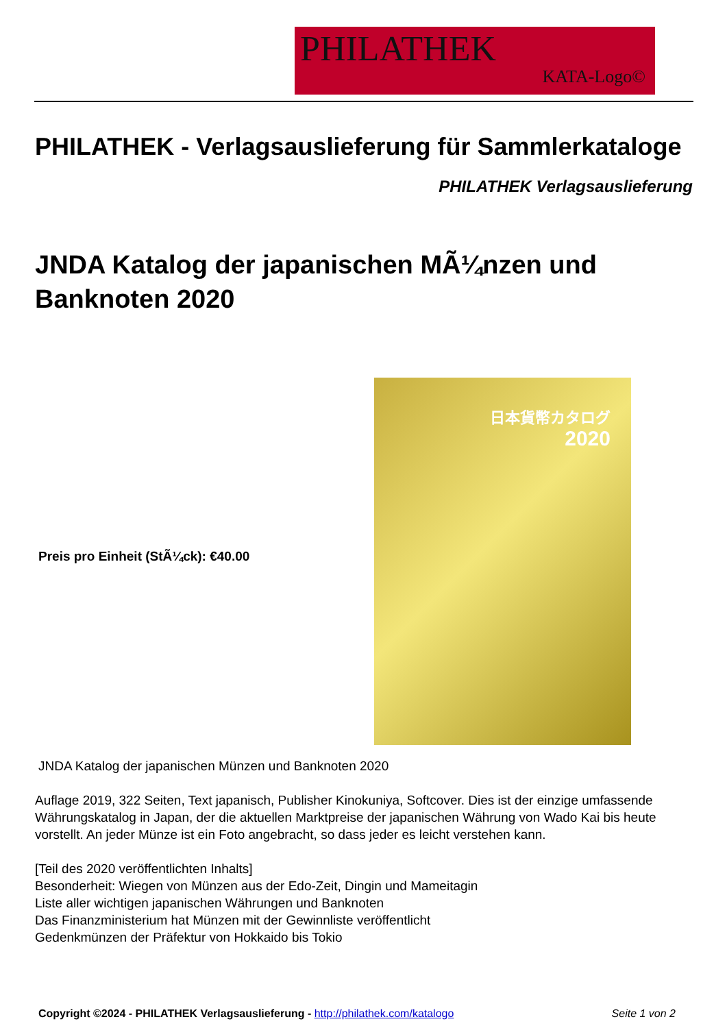PHILATHEK
KATA-Logo©
PHILATHEK - Verlagsauslieferung für Sammlerkataloge
PHILATHEK Verlagsauslieferung
JNDA Katalog der japanischen MÃ¼nzen und Banknoten 2020
Preis pro Einheit (StÃ¼ck): €40.00
日本貨幣カタログ
2020
JNDA Katalog der japanischen Münzen und Banknoten 2020
Auflage 2019, 322 Seiten, Text japanisch, Publisher Kinokuniya, Softcover. Dies ist der einzige umfassende Währungskatalog in Japan, der die aktuellen Marktpreise der japanischen Währung von Wado Kai bis heute vorstellt. An jeder Münze ist ein Foto angebracht, so dass jeder es leicht verstehen kann.
[Teil des 2020 veröffentlichten Inhalts]
Besonderheit: Wiegen von Münzen aus der Edo-Zeit, Dingin und Mameitagin
Liste aller wichtigen japanischen Währungen und Banknoten
Das Finanzministerium hat Münzen mit der Gewinnliste veröffentlicht
Gedenkmünzen der Präfektur von Hokkaido bis Tokio
Copyright ©2024 - PHILATHEK Verlagsauslieferung - http://philathek.com/katalogo Seite 1 von 2